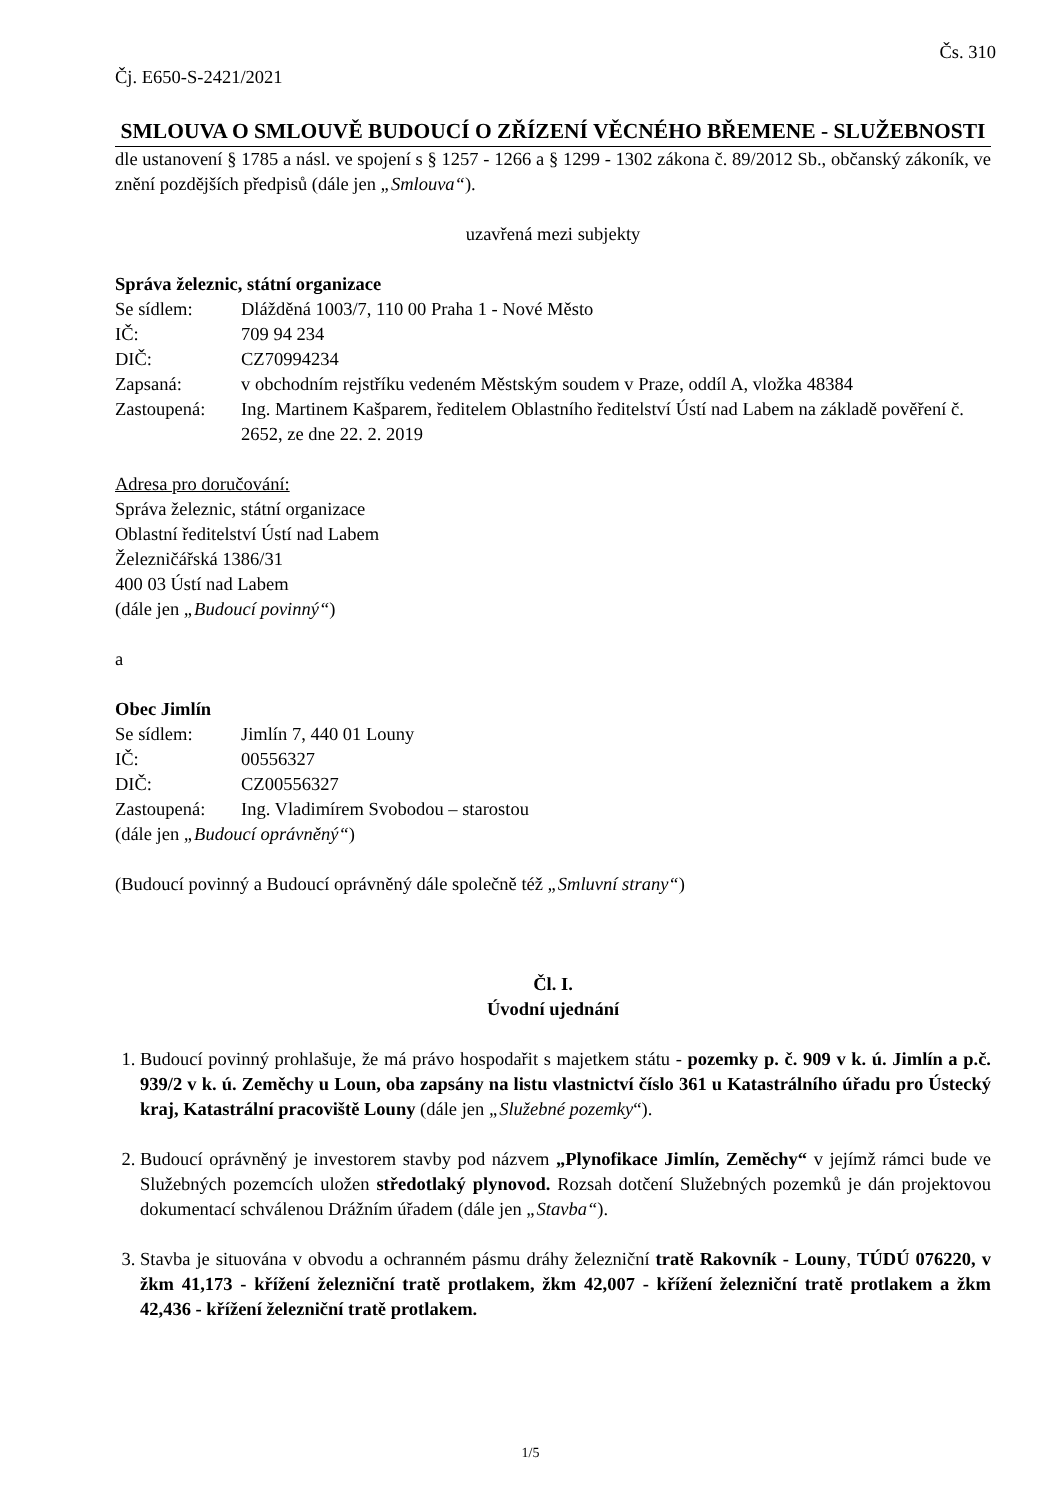Čs. 310
Čj. E650-S-2421/2021
SMLOUVA O SMLOUVĚ BUDOUCÍ O ZŘÍZENÍ VĚCNÉHO BŘEMENE - SLUŽEBNOSTI
dle ustanovení § 1785 a násl. ve spojení s § 1257 - 1266 a § 1299 - 1302 zákona č. 89/2012 Sb., občanský zákoník, ve znění pozdějších předpisů (dále jen „Smlouva“).
uzavřená mezi subjekty
Správa železnic, státní organizace
| Se sídlem: | Dlážděná 1003/7, 110 00 Praha 1 - Nové Město |
| IČ: | 709 94 234 |
| DIČ: | CZ70994234 |
| Zapsaná: | v obchodním rejstříku vedeném Městským soudem v Praze, oddíl A, vložka 48384 |
| Zastoupená: | Ing. Martinem Kašparem, ředitelem Oblastního ředitelství Ústí nad Labem na základě pověření č. 2652, ze dne 22. 2. 2019 |
Adresa pro doručování:
Správa železnic, státní organizace
Oblastní ředitelství Ústí nad Labem
Železničářská 1386/31
400 03 Ústí nad Labem
(dále jen „Budoucí povinný“)
a
Obec Jimlín
| Se sídlem: | Jimlín 7, 440 01 Louny |
| IČ: | 00556327 |
| DIČ: | CZ00556327 |
| Zastoupená: | Ing. Vladimírem Svobodou – starostou |
(dále jen „Budoucí oprávněný“)
(Budoucí povinný a Budoucí oprávněný dále společně též „Smluvní strany“)
Čl. I.
Úvodní ujednání
1. Budoucí povinný prohlašuje, že má právo hospodařit s majetkem státu - pozemky p. č. 909 v k. ú. Jimlín a p.č. 939/2 v k. ú. Zeměchy u Loun, oba zapsány na listu vlastnictví číslo 361 u Katastrálního úřadu pro Ústecký kraj, Katastrální pracoviště Louny (dále jen „Služebné pozemky“).
2. Budoucí oprávněný je investorem stavby pod názvem „Plynofikace Jimlín, Zeměchy“ v jejímž rámci bude ve Služebných pozemcích uložen středotlaký plynovod. Rozsah dotčení Služebných pozemků je dán projektovou dokumentací schválenou Drážním úřadem (dále jen „Stavba“).
3. Stavba je situována v obvodu a ochranném pásmu dráhy železniční tratě Rakovník - Louny, TÚDÚ 076220, v žkm 41,173 - křížení železniční tratě protlakem, žkm 42,007 - křížení železniční tratě protlakem a žkm 42,436 - křížení železniční tratě protlakem.
1/5